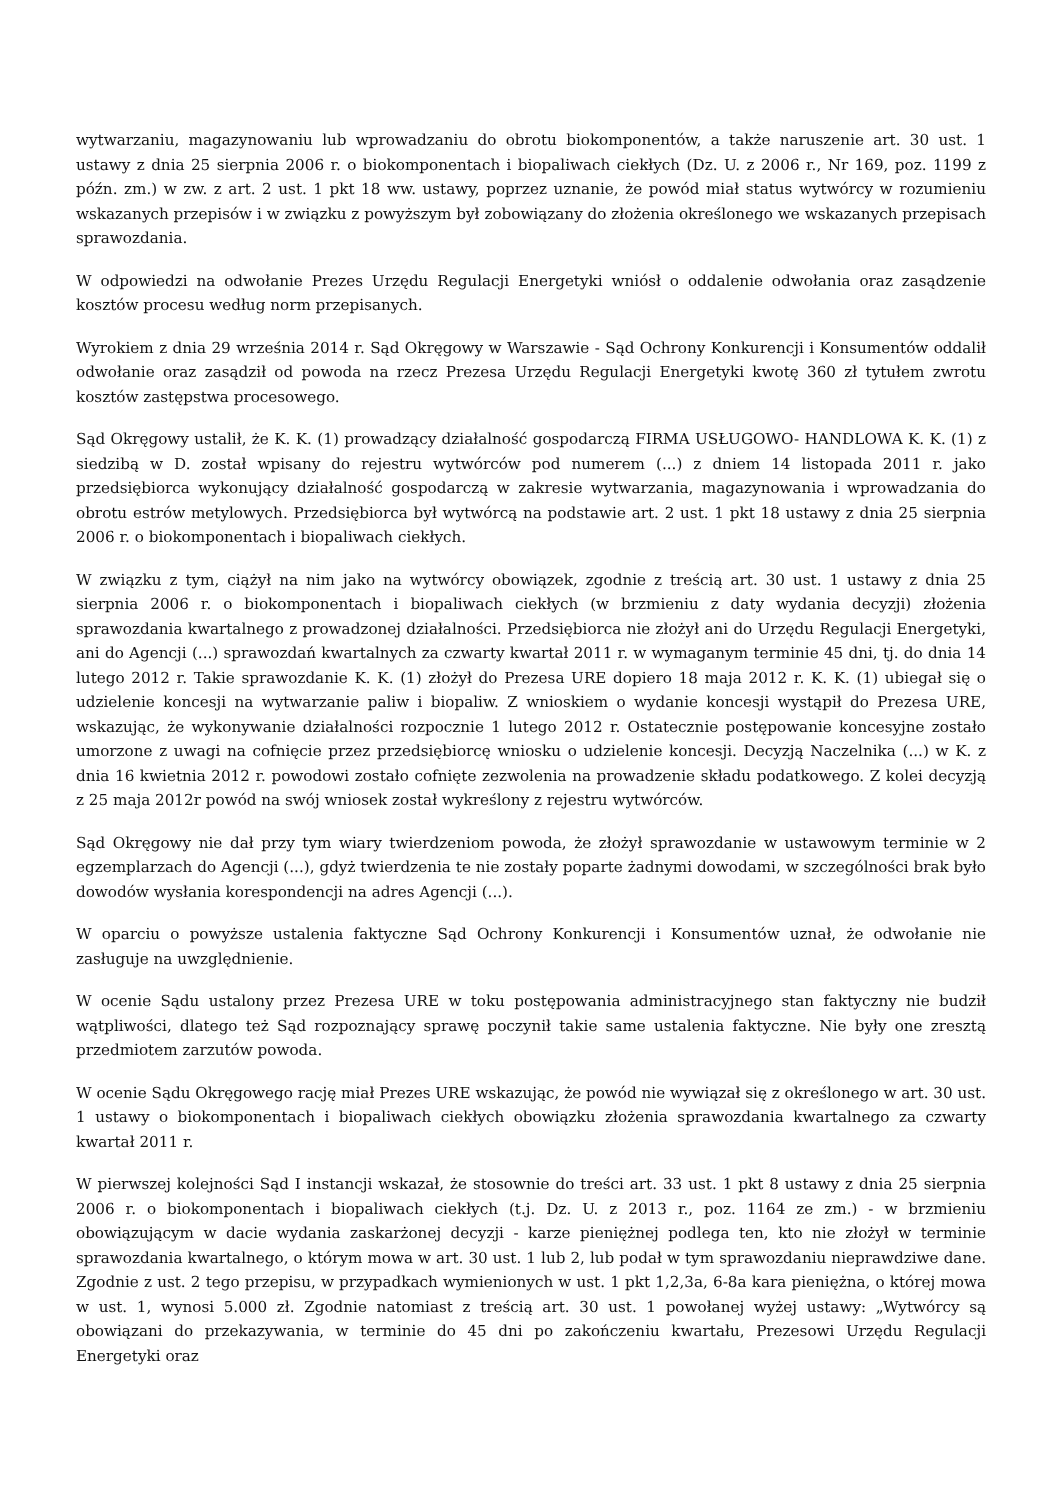wytwarzaniu, magazynowaniu lub wprowadzaniu do obrotu biokomponentów, a także naruszenie art. 30 ust. 1 ustawy z dnia 25 sierpnia 2006 r. o biokomponentach i biopaliwach ciekłych (Dz. U. z 2006 r., Nr 169, poz. 1199 z późn. zm.) w zw. z art. 2 ust. 1 pkt 18 ww. ustawy, poprzez uznanie, że powód miał status wytwórcy w rozumieniu wskazanych przepisów i w związku z powyższym był zobowiązany do złożenia określonego we wskazanych przepisach sprawozdania.
W odpowiedzi na odwołanie Prezes Urzędu Regulacji Energetyki wniósł o oddalenie odwołania oraz zasądzenie kosztów procesu według norm przepisanych.
Wyrokiem z dnia 29 września 2014 r. Sąd Okręgowy w Warszawie - Sąd Ochrony Konkurencji i Konsumentów oddalił odwołanie oraz zasądził od powoda na rzecz Prezesa Urzędu Regulacji Energetyki kwotę 360 zł tytułem zwrotu kosztów zastępstwa procesowego.
Sąd Okręgowy ustalił, że K. K. (1) prowadzący działalność gospodarczą FIRMA USŁUGOWO- HANDLOWA K. K. (1) z siedzibą w D. został wpisany do rejestru wytwórców pod numerem (...) z dniem 14 listopada 2011 r. jako przedsiębiorca wykonujący działalność gospodarczą w zakresie wytwarzania, magazynowania i wprowadzania do obrotu estrów metylowych. Przedsiębiorca był wytwórcą na podstawie art. 2 ust. 1 pkt 18 ustawy z dnia 25 sierpnia 2006 r. o biokomponentach i biopaliwach ciekłych.
W związku z tym, ciążył na nim jako na wytwórcy obowiązek, zgodnie z treścią art. 30 ust. 1 ustawy z dnia 25 sierpnia 2006 r. o biokomponentach i biopaliwach ciekłych (w brzmieniu z daty wydania decyzji) złożenia sprawozdania kwartalnego z prowadzonej działalności. Przedsiębiorca nie złożył ani do Urzędu Regulacji Energetyki, ani do Agencji (...) sprawozdań kwartalnych za czwarty kwartał 2011 r. w wymaganym terminie 45 dni, tj. do dnia 14 lutego 2012 r. Takie sprawozdanie K. K. (1) złożył do Prezesa URE dopiero 18 maja 2012 r. K. K. (1) ubiegał się o udzielenie koncesji na wytwarzanie paliw i biopaliw. Z wnioskiem o wydanie koncesji wystąpił do Prezesa URE, wskazując, że wykonywanie działalności rozpocznie 1 lutego 2012 r. Ostatecznie postępowanie koncesyjne zostało umorzone z uwagi na cofnięcie przez przedsiębiorcę wniosku o udzielenie koncesji. Decyzją Naczelnika (...) w K. z dnia 16 kwietnia 2012 r. powodowi zostało cofnięte zezwolenia na prowadzenie składu podatkowego. Z kolei decyzją z 25 maja 2012r powód na swój wniosek został wykreślony z rejestru wytwórców.
Sąd Okręgowy nie dał przy tym wiary twierdzeniom powoda, że złożył sprawozdanie w ustawowym terminie w 2 egzemplarzach do Agencji (...), gdyż twierdzenia te nie zostały poparte żadnymi dowodami, w szczególności brak było dowodów wysłania korespondencji na adres Agencji (...).
W oparciu o powyższe ustalenia faktyczne Sąd Ochrony Konkurencji i Konsumentów uznał, że odwołanie nie zasługuje na uwzględnienie.
W ocenie Sądu ustalony przez Prezesa URE w toku postępowania administracyjnego stan faktyczny nie budził wątpliwości, dlatego też Sąd rozpoznający sprawę poczynił takie same ustalenia faktyczne. Nie były one zresztą przedmiotem zarzutów powoda.
W ocenie Sądu Okręgowego rację miał Prezes URE wskazując, że powód nie wywiązał się z określonego w art. 30 ust. 1 ustawy o biokomponentach i biopaliwach ciekłych obowiązku złożenia sprawozdania kwartalnego za czwarty kwartał 2011 r.
W pierwszej kolejności Sąd I instancji wskazał, że stosownie do treści art. 33 ust. 1 pkt 8 ustawy z dnia 25 sierpnia 2006 r. o biokomponentach i biopaliwach ciekłych (t.j. Dz. U. z 2013 r., poz. 1164 ze zm.) - w brzmieniu obowiązującym w dacie wydania zaskarżonej decyzji - karze pieniężnej podlega ten, kto nie złożył w terminie sprawozdania kwartalnego, o którym mowa w art. 30 ust. 1 lub 2, lub podał w tym sprawozdaniu nieprawdziwe dane. Zgodnie z ust. 2 tego przepisu, w przypadkach wymienionych w ust. 1 pkt 1,2,3a, 6-8a kara pieniężna, o której mowa w ust. 1, wynosi 5.000 zł. Zgodnie natomiast z treścią art. 30 ust. 1 powołanej wyżej ustawy: „Wytwórcy są obowiązani do przekazywania, w terminie do 45 dni po zakończeniu kwartału, Prezesowi Urzędu Regulacji Energetyki oraz